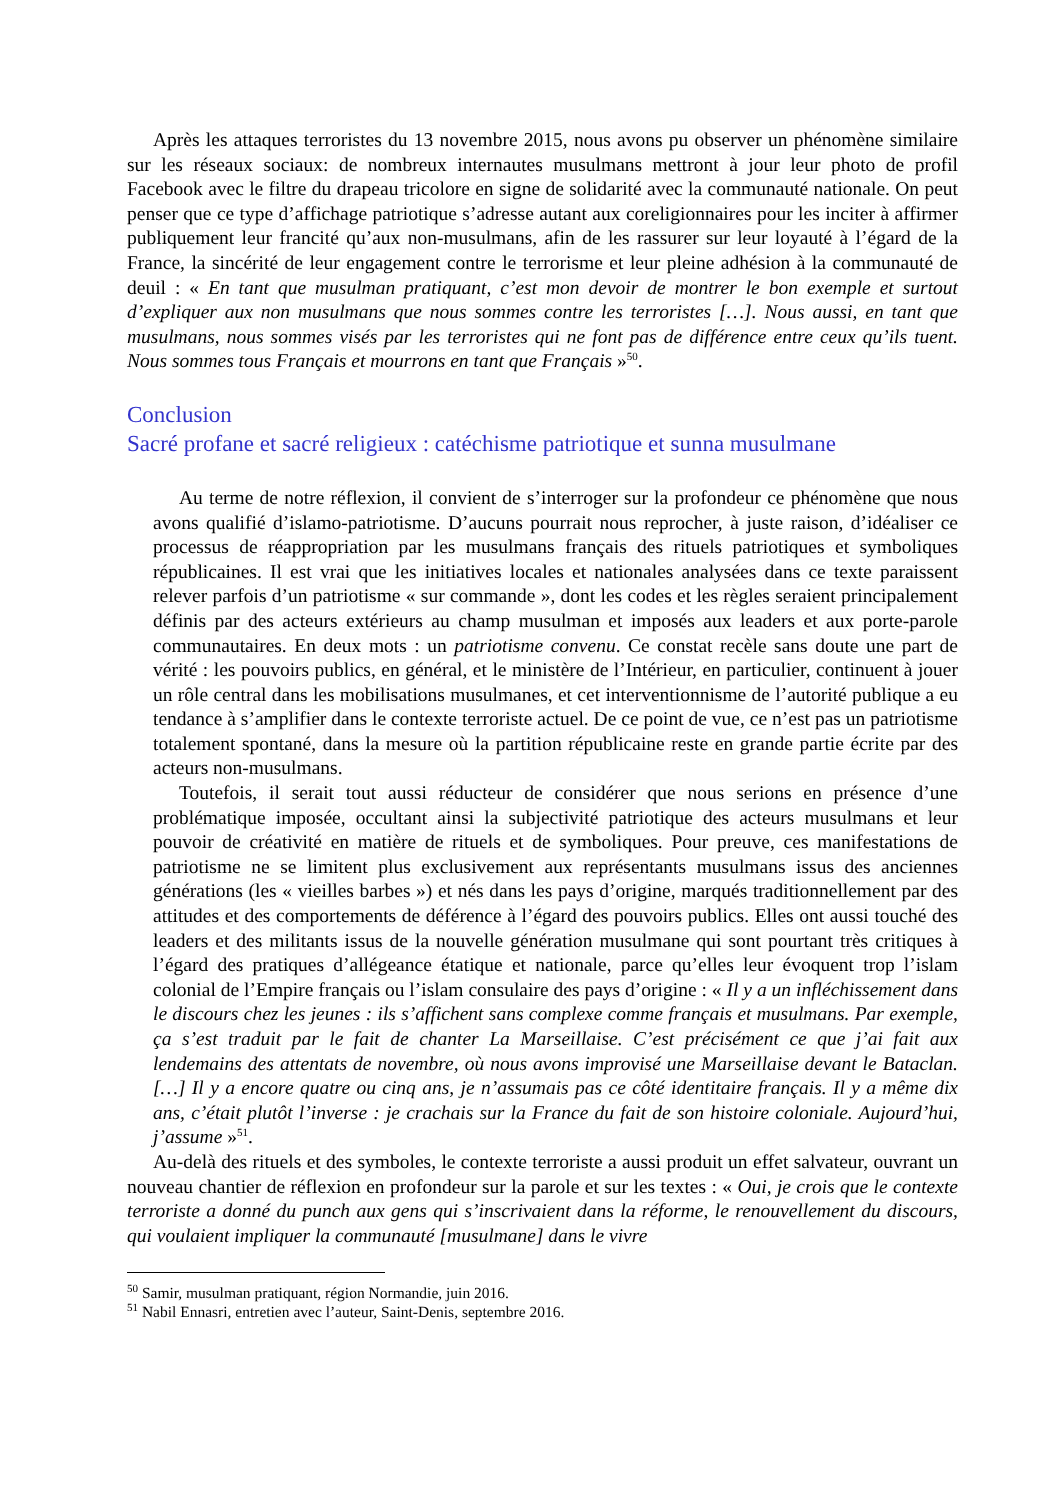Après les attaques terroristes du 13 novembre 2015, nous avons pu observer un phénomène similaire sur les réseaux sociaux: de nombreux internautes musulmans mettront à jour leur photo de profil Facebook avec le filtre du drapeau tricolore en signe de solidarité avec la communauté nationale. On peut penser que ce type d’affichage patriotique s’adresse autant aux coreligionnaires pour les inciter à affirmer publiquement leur francité qu’aux non-musulmans, afin de les rassurer sur leur loyauté à l’égard de la France, la sincérité de leur engagement contre le terrorisme et leur pleine adhésion à la communauté de deuil : « En tant que musulman pratiquant, c’est mon devoir de montrer le bon exemple et surtout d’expliquer aux non musulmans que nous sommes contre les terroristes […]. Nous aussi, en tant que musulmans, nous sommes visés par les terroristes qui ne font pas de différence entre ceux qu’ils tuent. Nous sommes tous Français et mourrons en tant que Français »<sup>50</sup>.
Conclusion
Sacré profane et sacré religieux : catéchisme patriotique et sunna musulmane
Au terme de notre réflexion, il convient de s’interroger sur la profondeur ce phénomène que nous avons qualifié d’islamo-patriotisme. D’aucuns pourrait nous reprocher, à juste raison, d’idéaliser ce processus de réappropriation par les musulmans français des rituels patriotiques et symboliques républicaines. Il est vrai que les initiatives locales et nationales analysées dans ce texte paraissent relever parfois d’un patriotisme « sur commande », dont les codes et les règles seraient principalement définis par des acteurs extérieurs au champ musulman et imposés aux leaders et aux porte-parole communautaires. En deux mots : un patriotisme convenu. Ce constat recèle sans doute une part de vérité : les pouvoirs publics, en général, et le ministère de l’Intérieur, en particulier, continuent à jouer un rôle central dans les mobilisations musulmanes, et cet interventionnisme de l’autorité publique a eu tendance à s’amplifier dans le contexte terroriste actuel. De ce point de vue, ce n’est pas un patriotisme totalement spontané, dans la mesure où la partition républicaine reste en grande partie écrite par des acteurs non-musulmans.
Toutefois, il serait tout aussi réducteur de considérer que nous serions en présence d’une problématique imposée, occultant ainsi la subjectivité patriotique des acteurs musulmans et leur pouvoir de créativité en matière de rituels et de symboliques. Pour preuve, ces manifestations de patriotisme ne se limitent plus exclusivement aux représentants musulmans issus des anciennes générations (les « vieilles barbes ») et nés dans les pays d’origine, marqués traditionnellement par des attitudes et des comportements de déférence à l’égard des pouvoirs publics. Elles ont aussi touché des leaders et des militants issus de la nouvelle génération musulmane qui sont pourtant très critiques à l’égard des pratiques d’allégeance étatique et nationale, parce qu’elles leur évoquent trop l’islam colonial de l’Empire français ou l’islam consulaire des pays d’origine : « Il y a un infléchissement dans le discours chez les jeunes : ils s’affichent sans complexe comme français et musulmans. Par exemple, ça s’est traduit par le fait de chanter La Marseillaise. C’est précisément ce que j’ai fait aux lendemains des attentats de novembre, où nous avons improvisé une Marseillaise devant le Bataclan. […] Il y a encore quatre ou cinq ans, je n’assumais pas ce côté identitaire français. Il y a même dix ans, c’était plutôt l’inverse : je crachais sur la France du fait de son histoire coloniale. Aujourd’hui, j’assume »<sup>51</sup>.
Au-delà des rituels et des symboles, le contexte terroriste a aussi produit un effet salvateur, ouvrant un nouveau chantier de réflexion en profondeur sur la parole et sur les textes : « Oui, je crois que le contexte terroriste a donné du punch aux gens qui s’inscrivaient dans la réforme, le renouvellement du discours, qui voulaient impliquer la communauté [musulmane] dans le vivre
<sup>50</sup> Samir, musulman pratiquant, région Normandie, juin 2016.
<sup>51</sup> Nabil Ennasri, entretien avec l’auteur, Saint-Denis, septembre 2016.